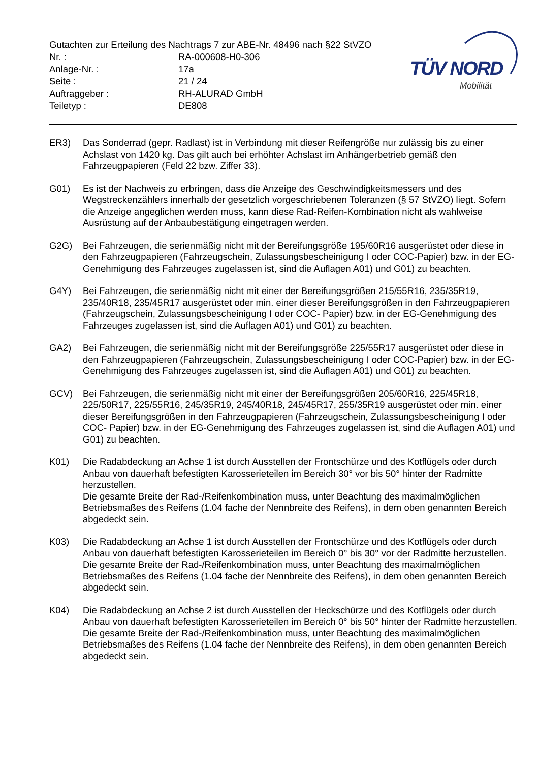Gutachten zur Erteilung des Nachtrags 7 zur ABE-Nr. 48496 nach §22 StVZO
Nr. : RA-000608-H0-306
Anlage-Nr. : 17a
Seite : 21 / 24
Auftraggeber : RH-ALURAD GmbH
Teiletyp : DE808
TÜV NORD
Mobilität
ER3) Das Sonderrad (gepr. Radlast) ist in Verbindung mit dieser Reifengröße nur zulässig bis zu einer Achslast von 1420 kg. Das gilt auch bei erhöhter Achslast im Anhängerbetrieb gemäß den Fahrzeugpapieren (Feld 22 bzw. Ziffer 33).
G01) Es ist der Nachweis zu erbringen, dass die Anzeige des Geschwindigkeitsmessers und des Wegstreckenzählers innerhalb der gesetzlich vorgeschriebenen Toleranzen (§ 57 StVZO) liegt. Sofern die Anzeige angeglichen werden muss, kann diese Rad-Reifen-Kombination nicht als wahlweise Ausrüstung auf der Anbaubestätigung eingetragen werden.
G2G) Bei Fahrzeugen, die serienmäßig nicht mit der Bereifungsgröße 195/60R16 ausgerüstet oder diese in den Fahrzeugpapieren (Fahrzeugschein, Zulassungsbescheinigung I oder COC-Papier) bzw. in der EG-Genehmigung des Fahrzeuges zugelassen ist, sind die Auflagen A01) und G01) zu beachten.
G4Y) Bei Fahrzeugen, die serienmäßig nicht mit einer der Bereifungsgrößen 215/55R16, 235/35R19, 235/40R18, 235/45R17 ausgerüstet oder min. einer dieser Bereifungsgrößen in den Fahrzeugpapieren (Fahrzeugschein, Zulassungsbescheinigung I oder COC- Papier) bzw. in der EG-Genehmigung des Fahrzeuges zugelassen ist, sind die Auflagen A01) und G01) zu beachten.
GA2) Bei Fahrzeugen, die serienmäßig nicht mit der Bereifungsgröße 225/55R17 ausgerüstet oder diese in den Fahrzeugpapieren (Fahrzeugschein, Zulassungsbescheinigung I oder COC-Papier) bzw. in der EG-Genehmigung des Fahrzeuges zugelassen ist, sind die Auflagen A01) und G01) zu beachten.
GCV) Bei Fahrzeugen, die serienmäßig nicht mit einer der Bereifungsgrößen 205/60R16, 225/45R18, 225/50R17, 225/55R16, 245/35R19, 245/40R18, 245/45R17, 255/35R19 ausgerüstet oder min. einer dieser Bereifungsgrößen in den Fahrzeugpapieren (Fahrzeugschein, Zulassungsbescheinigung I oder COC- Papier) bzw. in der EG-Genehmigung des Fahrzeuges zugelassen ist, sind die Auflagen A01) und G01) zu beachten.
K01) Die Radabdeckung an Achse 1 ist durch Ausstellen der Frontschürze und des Kotflügels oder durch Anbau von dauerhaft befestigten Karosserieteilen im Bereich 30° vor bis 50° hinter der Radmitte herzustellen.
Die gesamte Breite der Rad-/Reifenkombination muss, unter Beachtung des maximalmöglichen Betriebsmaßes des Reifens (1.04 fache der Nennbreite des Reifens), in dem oben genannten Bereich abgedeckt sein.
K03) Die Radabdeckung an Achse 1 ist durch Ausstellen der Frontschürze und des Kotflügels oder durch Anbau von dauerhaft befestigten Karosserieteilen im Bereich 0° bis 30° vor der Radmitte herzustellen.
Die gesamte Breite der Rad-/Reifenkombination muss, unter Beachtung des maximalmöglichen Betriebsmaßes des Reifens (1.04 fache der Nennbreite des Reifens), in dem oben genannten Bereich abgedeckt sein.
K04) Die Radabdeckung an Achse 2 ist durch Ausstellen der Heckschürze und des Kotflügels oder durch Anbau von dauerhaft befestigten Karosserieteilen im Bereich 0° bis 50° hinter der Radmitte herzustellen.
Die gesamte Breite der Rad-/Reifenkombination muss, unter Beachtung des maximalmöglichen Betriebsmaßes des Reifens (1.04 fache der Nennbreite des Reifens), in dem oben genannten Bereich abgedeckt sein.